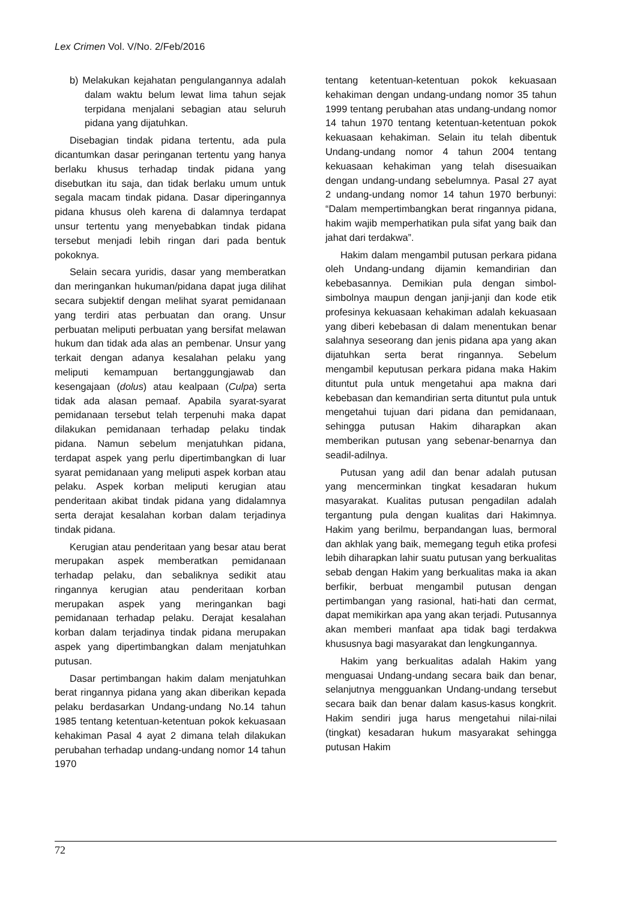Lex Crimen Vol. V/No. 2/Feb/2016
b) Melakukan kejahatan pengulangannya adalah dalam waktu belum lewat lima tahun sejak terpidana menjalani sebagian atau seluruh pidana yang dijatuhkan.
Disebagian tindak pidana tertentu, ada pula dicantumkan dasar peringanan tertentu yang hanya berlaku khusus terhadap tindak pidana yang disebutkan itu saja, dan tidak berlaku umum untuk segala macam tindak pidana. Dasar diperingannya pidana khusus oleh karena di dalamnya terdapat unsur tertentu yang menyebabkan tindak pidana tersebut menjadi lebih ringan dari pada bentuk pokoknya.
Selain secara yuridis, dasar yang memberatkan dan meringankan hukuman/pidana dapat juga dilihat secara subjektif dengan melihat syarat pemidanaan yang terdiri atas perbuatan dan orang. Unsur perbuatan meliputi perbuatan yang bersifat melawan hukum dan tidak ada alas an pembenar. Unsur yang terkait dengan adanya kesalahan pelaku yang meliputi kemampuan bertanggungjawab dan kesengajaan (dolus) atau kealpaan (Culpa) serta tidak ada alasan pemaaf. Apabila syarat-syarat pemidanaan tersebut telah terpenuhi maka dapat dilakukan pemidanaan terhadap pelaku tindak pidana. Namun sebelum menjatuhkan pidana, terdapat aspek yang perlu dipertimbangkan di luar syarat pemidanaan yang meliputi aspek korban atau pelaku. Aspek korban meliputi kerugian atau penderitaan akibat tindak pidana yang didalamnya serta derajat kesalahan korban dalam terjadinya tindak pidana.
Kerugian atau penderitaan yang besar atau berat merupakan aspek memberatkan pemidanaan terhadap pelaku, dan sebaliknya sedikit atau ringannya kerugian atau penderitaan korban merupakan aspek yang meringankan bagi pemidanaan terhadap pelaku. Derajat kesalahan korban dalam terjadinya tindak pidana merupakan aspek yang dipertimbangkan dalam menjatuhkan putusan.
Dasar pertimbangan hakim dalam menjatuhkan berat ringannya pidana yang akan diberikan kepada pelaku berdasarkan Undang-undang No.14 tahun 1985 tentang ketentuan-ketentuan pokok kekuasaan kehakiman Pasal 4 ayat 2 dimana telah dilakukan perubahan terhadap undang-undang nomor 14 tahun 1970
tentang ketentuan-ketentuan pokok kekuasaan kehakiman dengan undang-undang nomor 35 tahun 1999 tentang perubahan atas undang-undang nomor 14 tahun 1970 tentang ketentuan-ketentuan pokok kekuasaan kehakiman. Selain itu telah dibentuk Undang-undang nomor 4 tahun 2004 tentang kekuasaan kehakiman yang telah disesuaikan dengan undang-undang sebelumnya. Pasal 27 ayat 2 undang-undang nomor 14 tahun 1970 berbunyi: “Dalam mempertimbangkan berat ringannya pidana, hakim wajib memperhatikan pula sifat yang baik dan jahat dari terdakwa”.
Hakim dalam mengambil putusan perkara pidana oleh Undang-undang dijamin kemandirian dan kebebasannya. Demikian pula dengan simbol-simbolnya maupun dengan janji-janji dan kode etik profesinya kekuasaan kehakiman adalah kekuasaan yang diberi kebebasan di dalam menentukan benar salahnya seseorang dan jenis pidana apa yang akan dijatuhkan serta berat ringannya. Sebelum mengambil keputusan perkara pidana maka Hakim dituntut pula untuk mengetahui apa makna dari kebebasan dan kemandirian serta dituntut pula untuk mengetahui tujuan dari pidana dan pemidanaan, sehingga putusan Hakim diharapkan akan memberikan putusan yang sebenar-benarnya dan seadil-adilnya.
Putusan yang adil dan benar adalah putusan yang mencerminkan tingkat kesadaran hukum masyarakat. Kualitas putusan pengadilan adalah tergantung pula dengan kualitas dari Hakimnya. Hakim yang berilmu, berpandangan luas, bermoral dan akhlak yang baik, memegang teguh etika profesi lebih diharapkan lahir suatu putusan yang berkualitas sebab dengan Hakim yang berkualitas maka ia akan berfikir, berbuat mengambil putusan dengan pertimbangan yang rasional, hati-hati dan cermat, dapat memikirkan apa yang akan terjadi. Putusannya akan memberi manfaat apa tidak bagi terdakwa khususnya bagi masyarakat dan lengkungannya.
Hakim yang berkualitas adalah Hakim yang menguasai Undang-undang secara baik dan benar, selanjutnya mengguankan Undang-undang tersebut secara baik dan benar dalam kasus-kasus kongkrit. Hakim sendiri juga harus mengetahui nilai-nilai (tingkat) kesadaran hukum masyarakat sehingga putusan Hakim
72